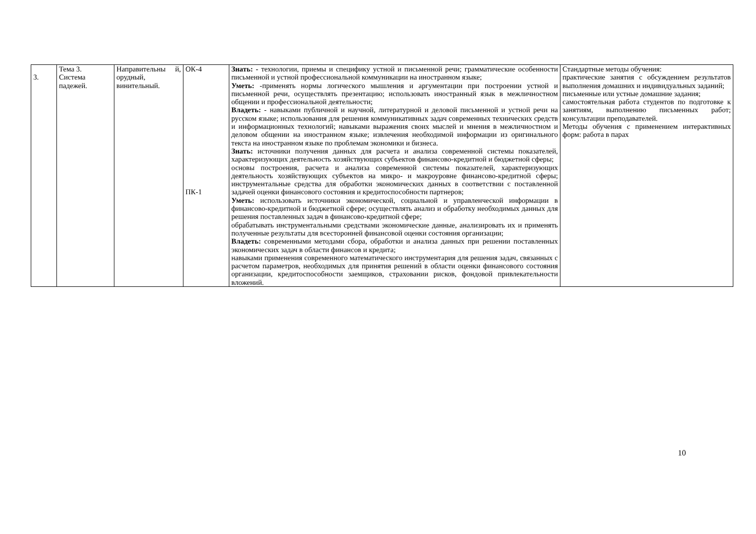| 3. | Тема 3. Система падежей. | Направительны й, орудный, винительный. | ОК-4 ПК-1 | Знать: - технологии, приемы и специфику устной и письменной речи; грамматические особенности письменной и устной профессиональной коммуникации на иностранном языке; Уметь: -применять нормы логического мышления и аргументации при построении устной и письменной речи, осуществлять презентацию; использовать иностранный язык в межличностном общении и профессиональной деятельности; Владеть: - навыками публичной и научной, литературной и деловой письменной и устной речи на русском языке; использования для решения коммуникативных задач современных технических средств и информационных технологий; навыками выражения своих мыслей и мнения в межличностном и деловом общении на иностранном языке; извлечения необходимой информации из оригинального текста на иностранном языке по проблемам экономики и бизнеса. Знать: источники получения данных для расчета и анализа современной системы показателей, характеризующих деятельность хозяйствующих субъектов финансово-кредитной и бюджетной сферы; основы построения, расчета и анализа современной системы показателей, характеризующих деятельность хозяйствующих субъектов на микро- и макроуровне финансово-кредитной сферы; инструментальные средства для обработки экономических данных в соответствии с поставленной задачей оценки финансового состояния и кредитоспособности партнеров; Уметь: использовать источники экономической, социальной и управленческой информации в финансово-кредитной и бюджетной сфере; осуществлять анализ и обработку необходимых данных для решения поставленных задач в финансово-кредитной сфере; обрабатывать инструментальными средствами экономические данные, анализировать их и применять полученные результаты для всесторонней финансовой оценки состояния организации; Владеть: современными методами сбора, обработки и анализа данных при решении поставленных экономических задач в области финансов и кредита; навыками применения современного математического инструментария для решения задач, связанных с расчетом параметров, необходимых для принятия решений в области оценки финансового состояния организации, кредитоспособности заемщиков, страховании рисков, фондовой привлекательности вложений. | Стандартные методы обучения: практические занятия с обсуждением результатов выполнения домашних и индивидуальных заданий; письменные или устные домашние задания; самостоятельная работа студентов по подготовке к занятиям, выполнению письменных работ; консультации преподавателей. Методы обучения с применением интерактивных форм: работа в парах |
10